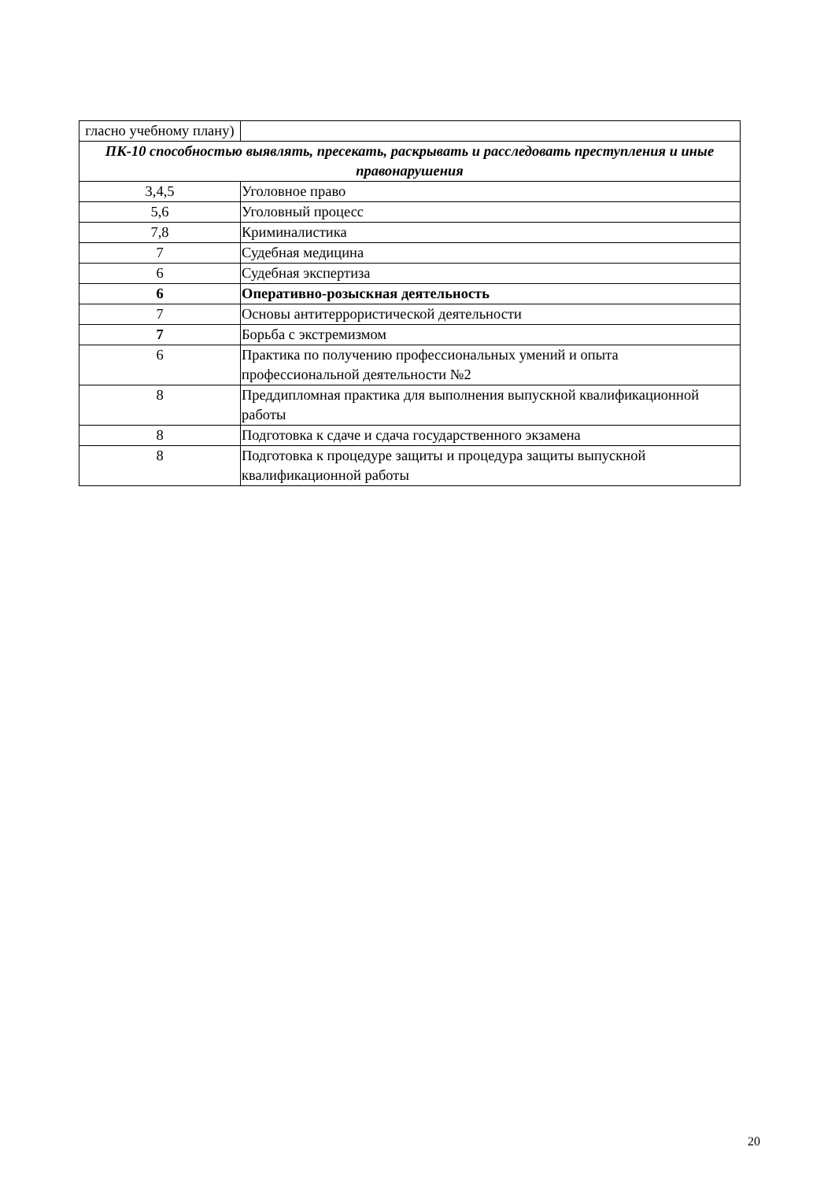| гласно учебному плану) | |
| ПК-10 способностью выявлять, пресекать, раскрывать и расследовать преступления и иные правонарушения | |
| 3,4,5 | Уголовное право |
| 5,6 | Уголовный процесс |
| 7,8 | Криминалистика |
| 7 | Судебная медицина |
| 6 | Судебная экспертиза |
| 6 | Оперативно-розыскная деятельность |
| 7 | Основы антитеррористической деятельности |
| 7 | Борьба с экстремизмом |
| 6 | Практика по получению профессиональных умений и опыта профессиональной деятельности №2 |
| 8 | Преддипломная практика для выполнения выпускной квалификационной работы |
| 8 | Подготовка к сдаче и сдача государственного экзамена |
| 8 | Подготовка к процедуре защиты и процедура защиты выпускной квалификационной работы |
20